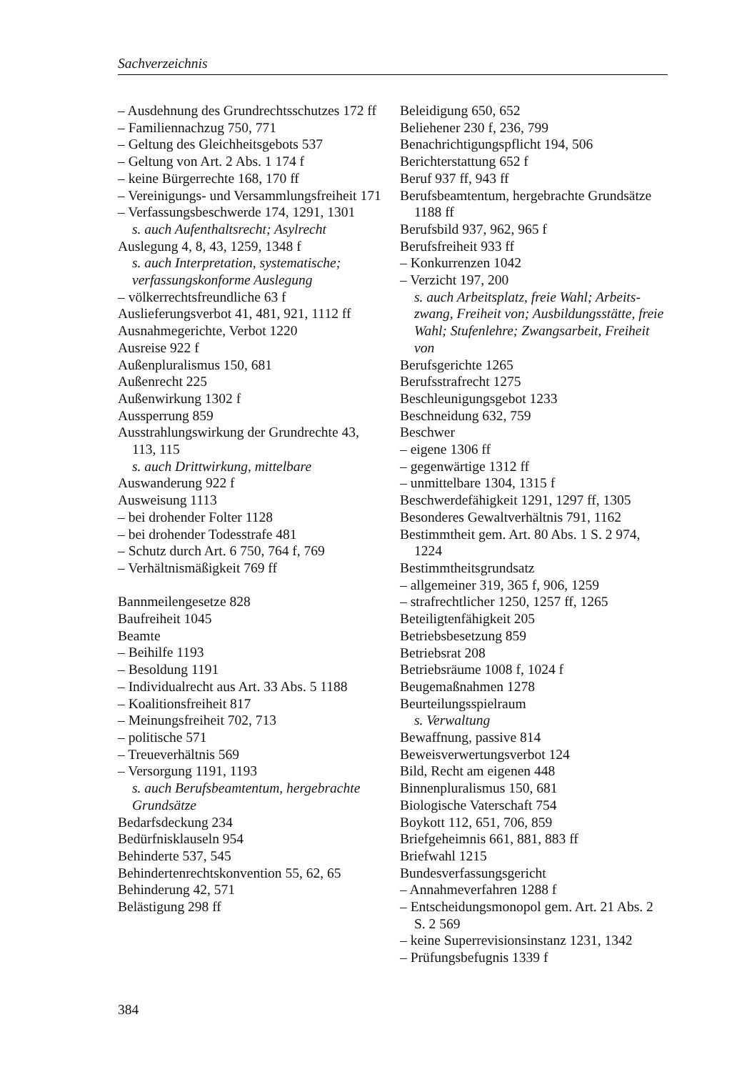Sachverzeichnis
– Ausdehnung des Grundrechtsschutzes 172 ff
– Familiennachzug 750, 771
– Geltung des Gleichheitsgebots 537
– Geltung von Art. 2 Abs. 1 174 f
– keine Bürgerrechte 168, 170 ff
– Vereinigungs- und Versammlungs­freiheit 171
– Verfassungsbeschwerde 174, 1291, 1301
s. auch Aufenthaltsrecht; Asylrecht
Auslegung 4, 8, 43, 1259, 1348 f
s. auch Interpretation, systematische; verfassungskonforme Auslegung
– völkerrechtsfreundliche 63 f
Auslieferungsverbot 41, 481, 921, 1112 ff
Ausnahmegerichte, Verbot 1220
Ausreise 922 f
Außenpluralismus 150, 681
Außenrecht 225
Außenwirkung 1302 f
Aussperrung 859
Ausstrahlungswirkung der Grundrechte 43, 113, 115
s. auch Drittwirkung, mittelbare
Auswanderung 922 f
Ausweisung 1113
– bei drohender Folter 1128
– bei drohender Todesstrafe 481
– Schutz durch Art. 6 750, 764 f, 769
– Verhältnismäßigkeit 769 ff
Bannmeilengesetze 828
Baufreiheit 1045
Beamte
– Beihilfe 1193
– Besoldung 1191
– Individualrecht aus Art. 33 Abs. 5 1188
– Koalitionsfreiheit 817
– Meinungsfreiheit 702, 713
– politische 571
– Treueverhältnis 569
– Versorgung 1191, 1193
s. auch Berufsbeamtentum, hergebrachte Grundsätze
Bedarfsdeckung 234
Bedürfnisklauseln 954
Behinderte 537, 545
Behindertenrechtskonvention 55, 62, 65
Behinderung 42, 571
Belästigung 298 ff
Beleidigung 650, 652
Beliehener 230 f, 236, 799
Benachrichtigungspflicht 194, 506
Berichterstattung 652 f
Beruf 937 ff, 943 ff
Berufsbeamtentum, hergebrachte Grund­sätze 1188 ff
Berufsbild 937, 962, 965 f
Berufsfreiheit 933 ff
– Konkurrenzen 1042
– Verzicht 197, 200
s. auch Arbeitsplatz, freie Wahl; Arbeits­zwang, Freiheit von; Ausbildungsstätte, freie Wahl; Stufenlehre; Zwangsarbeit, Freiheit von
Berufsgerichte 1265
Berufsstrafrecht 1275
Beschleunigungsgebot 1233
Beschneidung 632, 759
Beschwer
– eigene 1306 ff
– gegenwärtige 1312 ff
– unmittelbare 1304, 1315 f
Beschwerdefähigkeit 1291, 1297 ff, 1305
Besonderes Gewaltverhältnis 791, 1162
Bestimmtheit gem. Art. 80 Abs. 1 S. 2 974, 1224
Bestimmtheitsgrundsatz
– allgemeiner 319, 365 f, 906, 1259
– strafrechtlicher 1250, 1257 ff, 1265
Beteiligtenfähigkeit 205
Betriebsbesetzung 859
Betriebsrat 208
Betriebsräume 1008 f, 1024 f
Beugemaßnahmen 1278
Beurteilungsspielraum
s. Verwaltung
Bewaffnung, passive 814
Beweisverwertungsverbot 124
Bild, Recht am eigenen 448
Binnenpluralismus 150, 681
Biologische Vaterschaft 754
Boykott 112, 651, 706, 859
Briefgeheimnis 661, 881, 883 ff
Briefwahl 1215
Bundesverfassungsgericht
– Annahmeverfahren 1288 f
– Entscheidungsmonopol gem. Art. 21 Abs. 2 S. 2 569
– keine Superrevisionsinstanz 1231, 1342
– Prüfungsbefugnis 1339 f
384